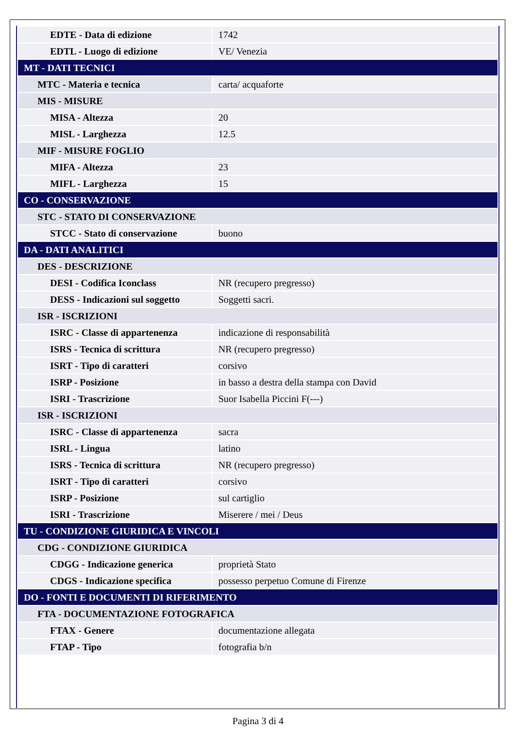| EDTE - Data di edizione | 1742 |
| EDTL - Luogo di edizione | VE/ Venezia |
| MT - DATI TECNICI | |
| MTC - Materia e tecnica | carta/ acquaforte |
| MIS - MISURE | |
| MISA - Altezza | 20 |
| MISL - Larghezza | 12.5 |
| MIF - MISURE FOGLIO | |
| MIFA - Altezza | 23 |
| MIFL - Larghezza | 15 |
| CO - CONSERVAZIONE | |
| STC - STATO DI CONSERVAZIONE | |
| STCC - Stato di conservazione | buono |
| DA - DATI ANALITICI | |
| DES - DESCRIZIONE | |
| DESI - Codifica Iconclass | NR (recupero pregresso) |
| DESS - Indicazioni sul soggetto | Soggetti sacri. |
| ISR - ISCRIZIONI | |
| ISRC - Classe di appartenenza | indicazione di responsabilità |
| ISRS - Tecnica di scrittura | NR (recupero pregresso) |
| ISRT - Tipo di caratteri | corsivo |
| ISRP - Posizione | in basso a destra della stampa con David |
| ISRI - Trascrizione | Suor Isabella Piccini F(---) |
| ISR - ISCRIZIONI | |
| ISRC - Classe di appartenenza | sacra |
| ISRL - Lingua | latino |
| ISRS - Tecnica di scrittura | NR (recupero pregresso) |
| ISRT - Tipo di caratteri | corsivo |
| ISRP - Posizione | sul cartiglio |
| ISRI - Trascrizione | Miserere / mei / Deus |
| TU - CONDIZIONE GIURIDICA E VINCOLI | |
| CDG - CONDIZIONE GIURIDICA | |
| CDGG - Indicazione generica | proprietà Stato |
| CDGS - Indicazione specifica | possesso perpetuo Comune di Firenze |
| DO - FONTI E DOCUMENTI DI RIFERIMENTO | |
| FTA - DOCUMENTAZIONE FOTOGRAFICA | |
| FTAX - Genere | documentazione allegata |
| FTAP - Tipo | fotografia b/n |
Pagina 3 di 4